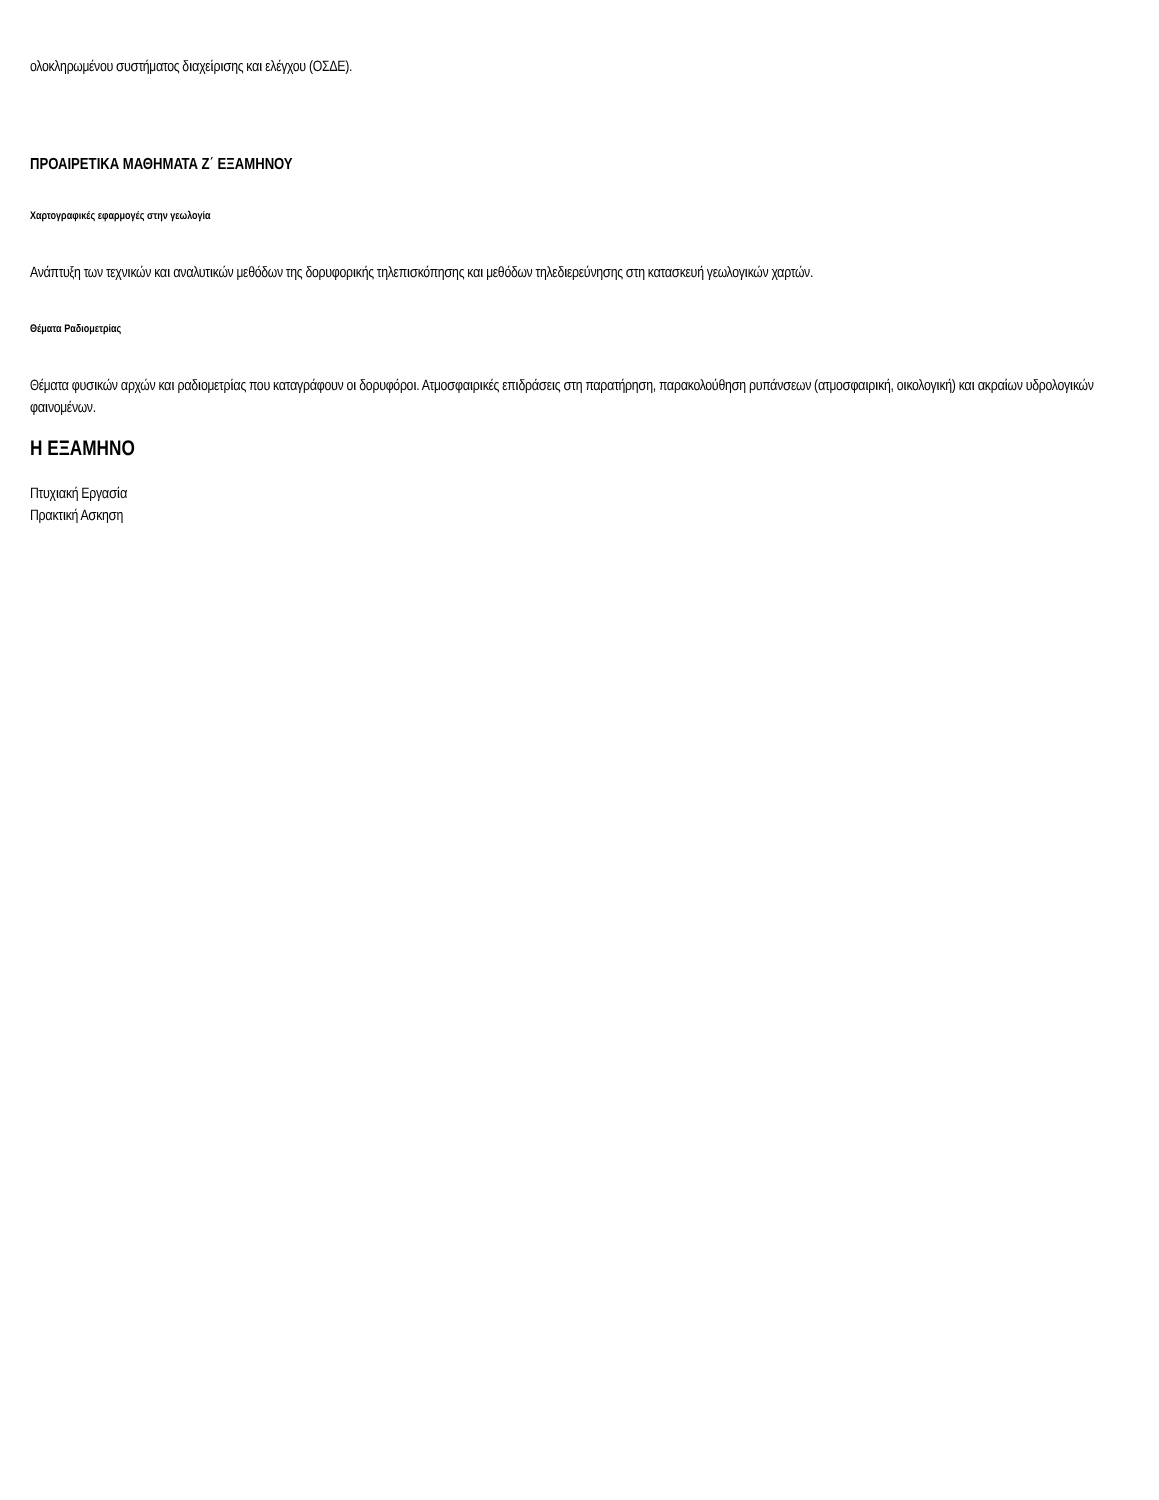ολοκληρωμένου συστήματος διαχείρισης και ελέγχου (ΟΣΔΕ).
ΠΡΟΑΙΡΕΤΙΚΑ ΜΑΘΗΜΑΤΑ Ζ΄ ΕΞΑΜΗΝΟΥ
Χαρτογραφικές εφαρμογές στην γεωλογία
Ανάπτυξη των τεχνικών και αναλυτικών μεθόδων της δορυφορικής τηλεπισκόπησης και μεθόδων τηλεδιερεύνησης στη κατασκευή γεωλογικών χαρτών.
Θέματα Ραδιομετρίας
Θέματα φυσικών αρχών και ραδιομετρίας που καταγράφουν οι δορυφόροι. Ατμοσφαιρικές επιδράσεις στη παρατήρηση, παρακολούθηση ρυπάνσεων (ατμοσφαιρική, οικολογική) και ακραίων υδρολογικών φαινομένων.
Η ΕΞΑΜΗΝΟ
Πτυχιακή Εργασία
Πρακτική Ασκηση